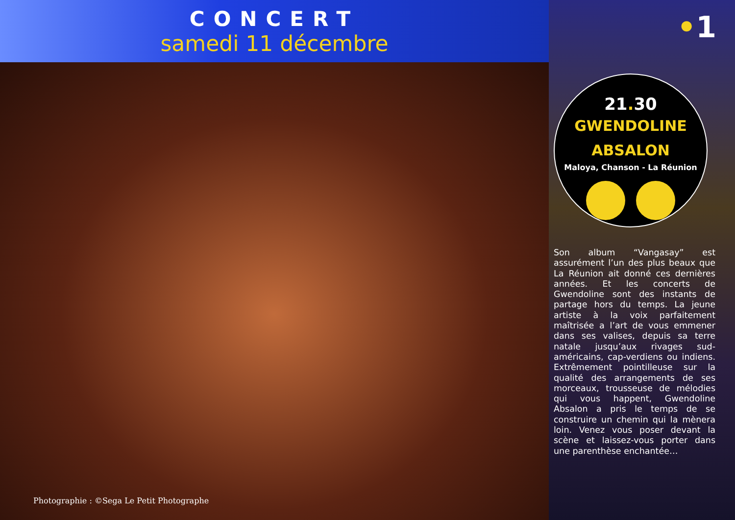CONCERT
samedi 11 décembre
Photographie : ©Sega Le Petit Photographe
•1
21. 30
GWENDOLINE
ABSALON
Maloya, Chanson - La Réunion
Son album “Vangasay” est assurément l’un des plus beaux que La Réunion ait donné ces dernières années. Et les concerts de Gwendoline sont des instants de partage hors du temps. La jeune artiste à la voix parfaitement maîtrisée a l’art de vous emmener dans ses valises, depuis sa terre natale jusqu’aux rivages sud-américains, cap-verdiens ou indiens. Extrêmement pointilleuse sur la qualité des arrangements de ses morceaux, trousseuse de mélodies qui vous happent, Gwendoline Absalon a pris le temps de se construire un chemin qui la mènera loin. Venez vous poser devant la scène et laissez-vous porter dans une parenthèse enchantée…